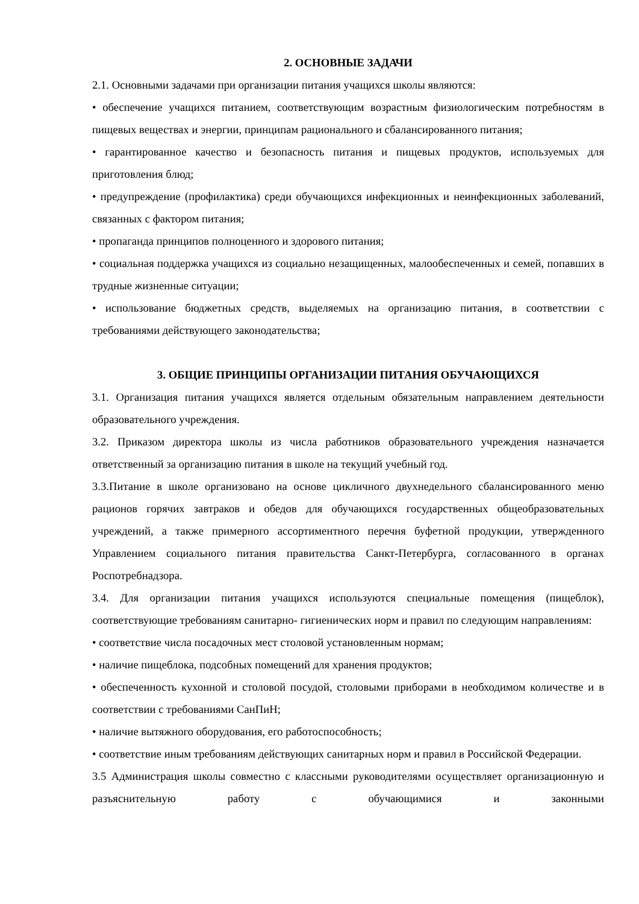2. ОСНОВНЫЕ ЗАДАЧИ
2.1. Основными задачами при организации питания учащихся школы являются:
• обеспечение учащихся питанием, соответствующим возрастным физиологическим потребностям в пищевых веществах и энергии, принципам рационального и сбалансированного питания;
• гарантированное качество и безопасность питания и пищевых продуктов, используемых для приготовления блюд;
• предупреждение (профилактика) среди обучающихся инфекционных и неинфекционных заболеваний, связанных с фактором питания;
• пропаганда принципов полноценного и здорового питания;
• социальная поддержка учащихся из социально незащищенных, малообеспеченных и семей, попавших в трудные жизненные ситуации;
• использование бюджетных средств, выделяемых на организацию питания, в соответствии с требованиями действующего законодательства;
3. ОБЩИЕ ПРИНЦИПЫ ОРГАНИЗАЦИИ ПИТАНИЯ ОБУЧАЮЩИХСЯ
3.1. Организация питания учащихся является отдельным обязательным направлением деятельности образовательного учреждения.
3.2. Приказом директора школы из числа работников образовательного учреждения назначается ответственный за организацию питания в школе на текущий учебный год.
3.3.Питание в школе организовано на основе цикличного двухнедельного сбалансированного меню рационов горячих завтраков и обедов для обучающихся государственных общеобразовательных учреждений, а также примерного ассортиментного перечня буфетной продукции, утвержденного Управлением социального питания правительства Санкт-Петербурга, согласованного в органах Роспотребнадзора.
3.4. Для организации питания учащихся используются специальные помещения (пищеблок), соответствующие требованиям санитарно- гигиенических норм и правил по следующим направлениям:
• соответствие числа посадочных мест столовой установленным нормам;
• наличие пищеблока, подсобных помещений для хранения продуктов;
• обеспеченность кухонной и столовой посудой, столовыми приборами в необходимом количестве и в соответствии с требованиями СанПиН;
• наличие вытяжного оборудования, его работоспособность;
• соответствие иным требованиям действующих санитарных норм и правил в Российской Федерации.
3.5 Администрация школы совместно с классными руководителями осуществляет организационную и разъяснительную работу с обучающимися и законными